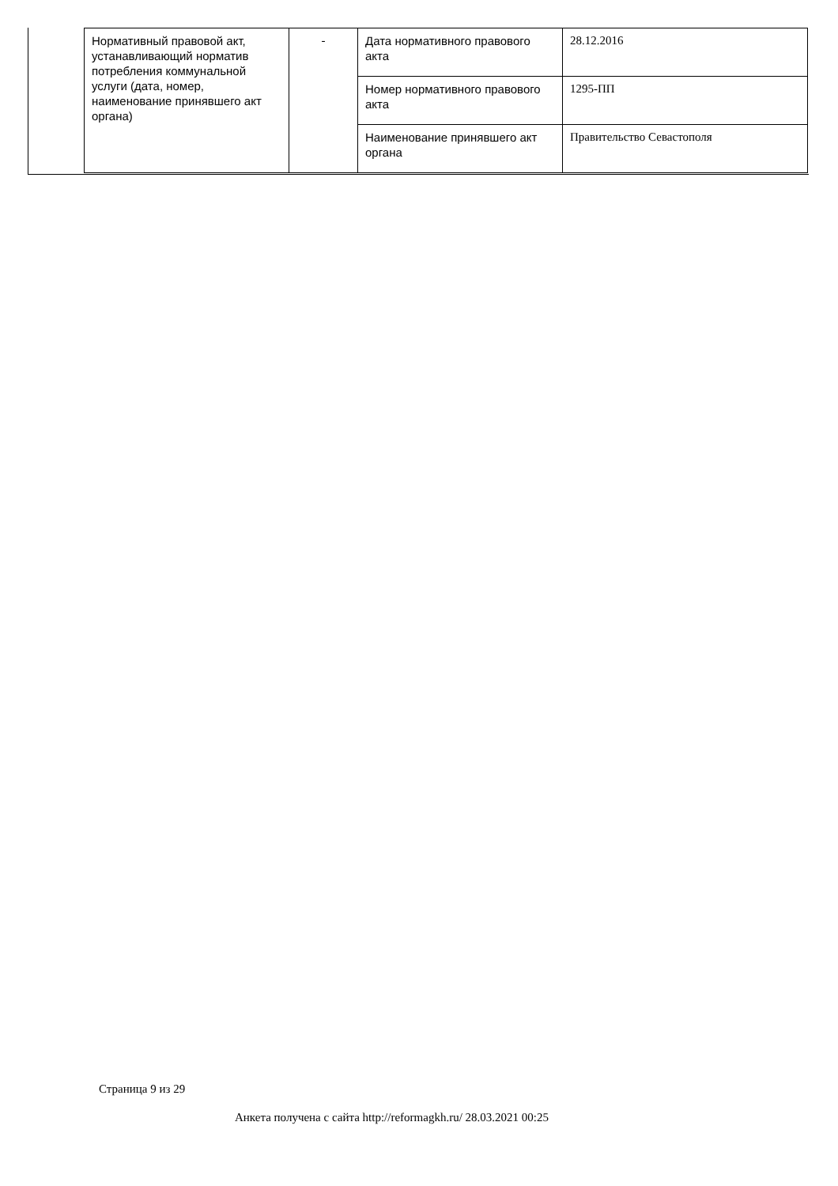| Нормативный правовой акт, устанавливающий норматив потребления коммунальной услуги (дата, номер, наименование принявшего акт органа) | - | Дата нормативного правового акта | 28.12.2016 |
| | | Номер нормативного правового акта | 1295-ПП |
| | | Наименование принявшего акт органа | Правительство Севастополя |
Страница 9 из 29
Анкета получена с сайта http://reformagkh.ru/ 28.03.2021 00:25